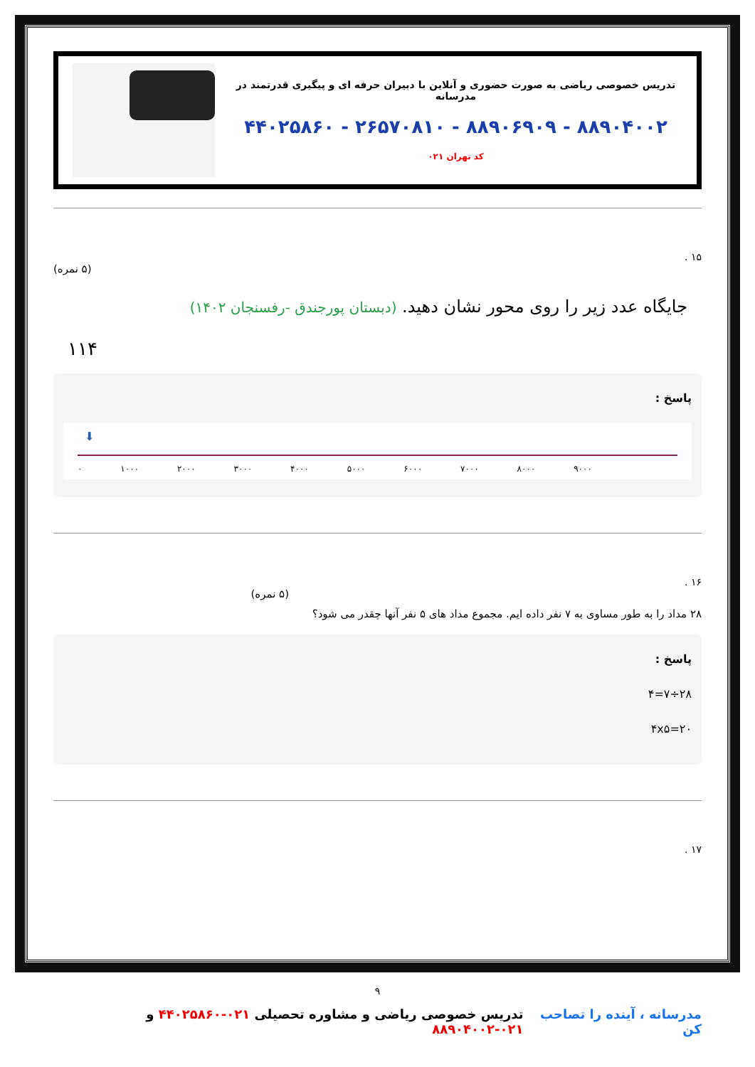تدریس خصوصی ریاضی به صورت حضوری و آنلاین با دبیران حرفه ای و پیگیری قدرتمند در مدرسانه
۸۸۹۰۴۰۰۲ - ۸۸۹۰۶۹۰۹ - ۲۶۵۷۰۸۱۰ - ۴۴۰۲۵۸۶۰
کد تهران ۰۲۱
۱۵ .
(۵ نمره)
جایگاه عدد زیر را روی محور نشان دهید. (دبستان پورجندق -رفسنجان ۱۴۰۲)
۱۱۴
پاسخ :
⬇
۰ ۱۰۰۰ ۲۰۰۰ ۳۰۰۰ ۴۰۰۰ ۵۰۰۰ ۶۰۰۰ ۷۰۰۰ ۸۰۰۰ ۹۰۰۰
۱۶ .
(۵ نمره)
۲۸ مداد را به طور مساوی به ۷ نفر داده ایم. مجموع مداد های ۵ نفر آنها چقدر می شود؟
پاسخ :
۲۸÷۷=۴
۴x۵=۲۰
۱۷ .
۹
مدرسانه ، آینده را تصاحب کن تدریس خصوصی ریاضی و مشاوره تحصیلی ۰۲۱-۴۴۰۲۵۸۶۰ و ۰۲۱-۸۸۹۰۴۰۰۲